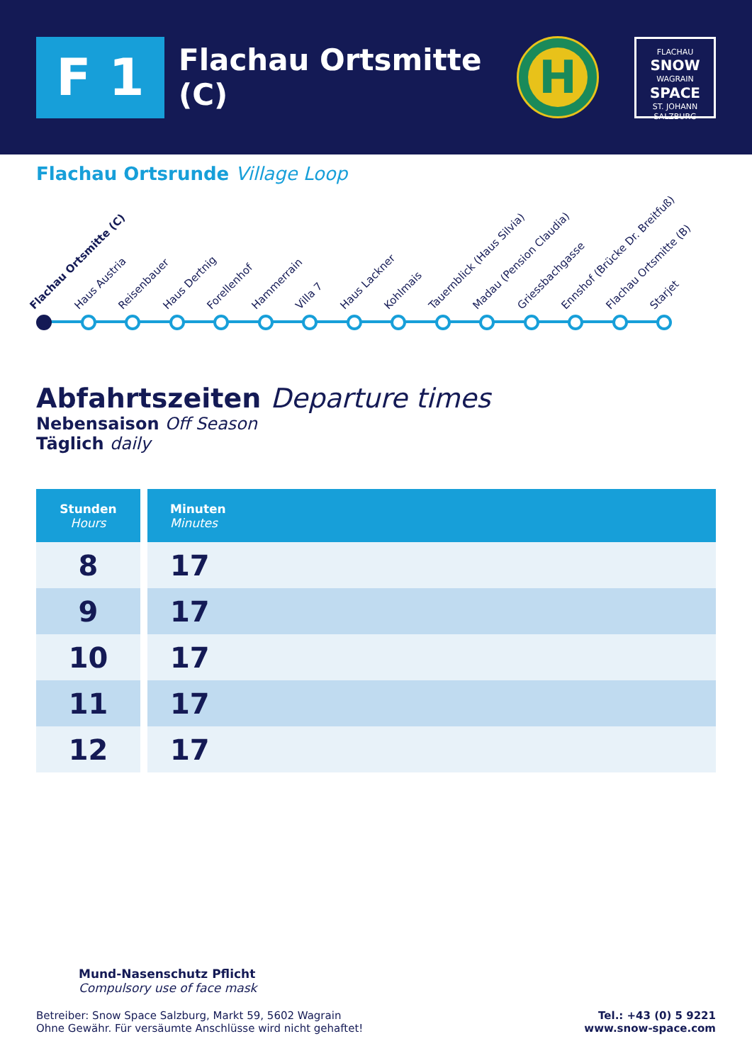F 1
Flachau Ortsmitte (C)
H
FLACHAU
SNOW
WAGRAIN
SPACE
ST. JOHANN
SALZBURG
Flachau Ortsrunde Village Loop
Flachau Ortsmitte (C)
Haus Austria
Reisenbauer
Haus Dertnig
Forellenhof
Hammerrain
Villa 7
Haus Lackner
Kohlmais
Tauernblick (Haus Silvia)
Madau (Pension Claudia)
Griessbachgasse
Ennshof (Brücke Dr. Breitfuß)
Flachau Ortsmitte (B)
Starjet
Abfahrtszeiten Departure times
Nebensaison Off Season
Täglich daily
| Stunden Hours | Minuten Minutes |
| --- | --- |
| 8 | 17 |
| 9 | 17 |
| 10 | 17 |
| 11 | 17 |
| 12 | 17 |
Mund-Nasenschutz Pflicht
Compulsory use of face mask
Betreiber: Snow Space Salzburg, Markt 59, 5602 Wagrain
Ohne Gewähr. Für versäumte Anschlüsse wird nicht gehaftet!
Tel.: +43 (0) 5 9221
www.snow-space.com